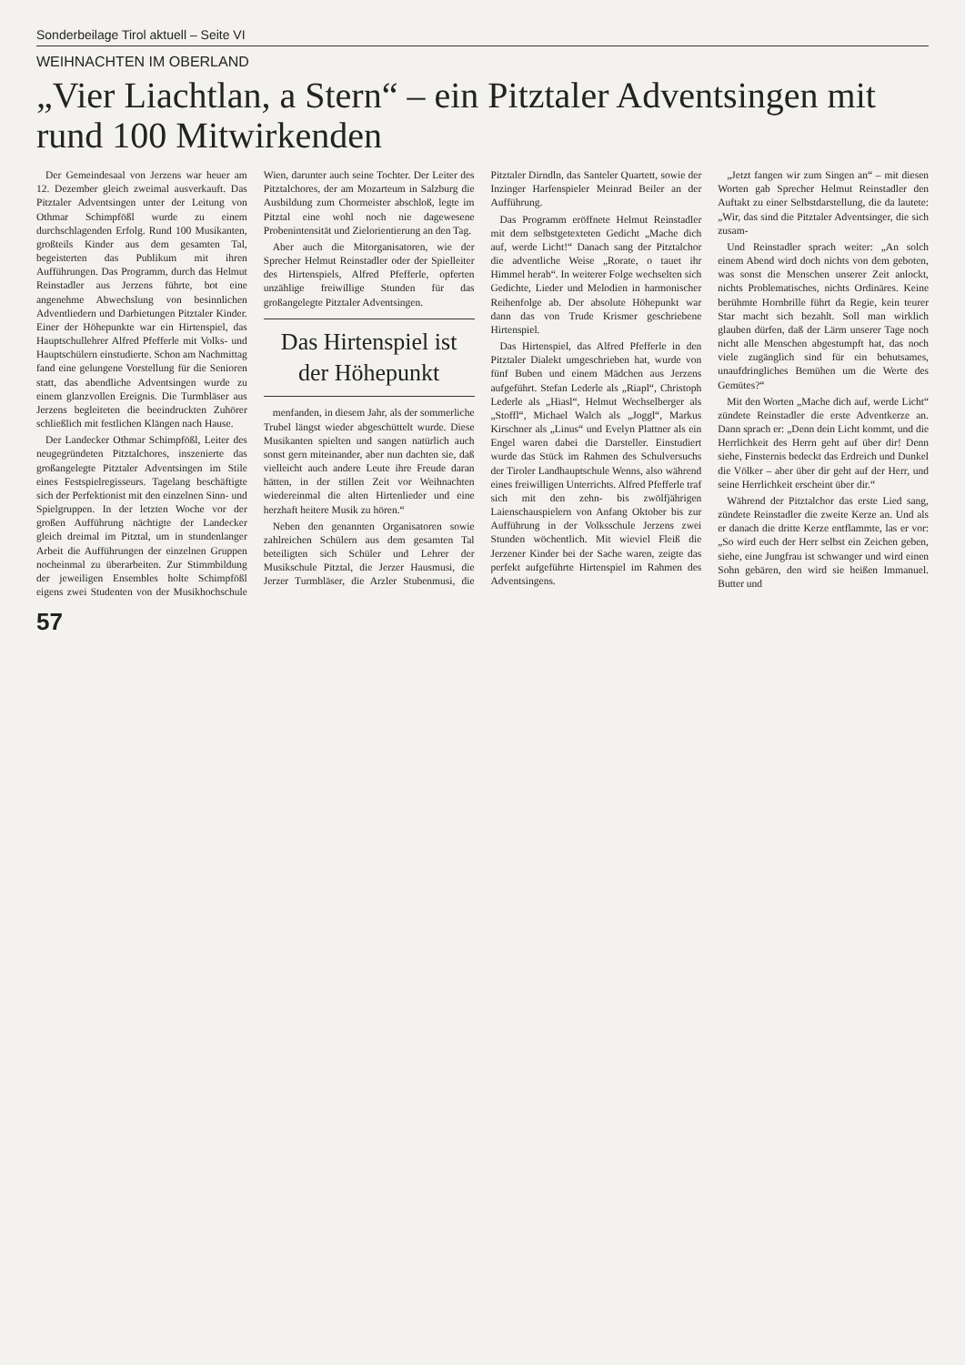Sonderbeilage Tirol aktuell – Seite VI
WEIHNACHTEN IM OBERLAND
„Vier Liachtlan, a Stern“ – ein Pitztaler Adventsingen mit rund 100 Mitwirkenden
Der Gemeindesaal von Jerzens war heuer am 12. Dezember gleich zweimal ausverkauft. Das Pitztaler Adventsingen unter der Leitung von Othmar Schimpfößl wurde zu einem durchschlagenden Erfolg. Rund 100 Musikanten, großteils Kinder aus dem gesamten Tal, begeisterten das Publikum mit ihren Aufführungen. Das Programm, durch das Helmut Reinstadler aus Jerzens führte, bot eine angenehme Abwechslung von besinnlichen Adventliedern und Darbietungen Pitztaler Kinder. Einer der Höhepunkte war ein Hirtenspiel, das Hauptschullehrer Alfred Pfefferle mit Volks- und Hauptschülern einstudierte. Schon am Nachmittag fand eine gelungene Vorstellung für die Senioren statt, das abendliche Adventsingen wurde zu einem glanzvollen Ereignis. Die Turmbläser aus Jerzens begleiteten die beeindruckten Zuhörer schließlich mit festlichen Klängen nach Hause.
Der Landecker Othmar Schimpfößl, Leiter des neugegründeten Pitztalchores, inszenierte das großangelegte Pitztaler Adventsingen im Stile eines Festspielregisseurs. Tagelang beschäftigte sich der Perfektionist mit den einzelnen Sinn- und Spielgruppen. In der letzten Woche vor der großen Aufführung nächtigte der Landecker gleich dreimal im Pitztal, um in stundenlanger Arbeit die Aufführungen der einzelnen Gruppen nocheinmal zu überarbeiten. Zur Stimmbildung der jeweiligen Ensembles holte Schimpfößl eigens zwei Studenten von der Musikhochschule Wien, darunter auch seine Tochter. Der Leiter des Pitztalchores, der am Mozarteum in Salzburg die Ausbildung zum Chormeister abschloß, legte im Pitztal eine wohl noch nie dagewesene Probenintensität und Zielorientierung an den Tag.
Aber auch die Mitorganisatoren, wie der Sprecher Helmut Reinstadler oder der Spielleiter des Hirtenspiels, Alfred Pfefferle, opferten unzählige freiwillige Stunden für das großangelegte Pitztaler Adventsingen.
Das Hirtenspiel ist der Höhepunkt
menfanden, in diesem Jahr, als der sommerliche Trubel längst wieder abgeschüttelt wurde. Diese Musikanten spielten und sangen natürlich auch sonst gern miteinander, aber nun dachten sie, daß vielleicht auch andere Leute ihre Freude daran hätten, in der stillen Zeit vor Weihnachten wiedereinmal die alten Hirtenlieder und eine herzhaft heitere Musik zu hören.“
Neben den genannten Organisatoren sowie zahlreichen Schülern aus dem gesamten Tal beteiligten sich Schüler und Lehrer der Musikschule Pitztal, die Jerzer Hausmusi, die Jerzer Turmbläser, die Arzler Stubenmusi, die Pitztaler Dirndln, das Santeler Quartett, sowie der Inzinger Harfenspieler Meinrad Beiler an der Aufführung.
Das Programm eröffnete Helmut Reinstadler mit dem selbstgetexteten Gedicht „Mache dich auf, werde Licht!“ Danach sang der Pitztalchor die adventliche Weise „Rorate, o tauet ihr Himmel herab“. In weiterer Folge wechselten sich Gedichte, Lieder und Melodien in harmonischer Reihenfolge ab. Der absolute Höhepunkt war dann das von Trude Krismer geschriebene Hirtenspiel.
Das Hirtenspiel, das Alfred Pfefferle in den Pitztaler Dialekt umgeschrieben hat, wurde von fünf Buben und einem Mädchen aus Jerzens aufgeführt. Stefan Lederle als „Riapl“, Christoph Lederle als „Hiasl“, Helmut Wechselberger als „Stoffl“, Michael Walch als „Joggl“, Markus Kirschner als „Linus“ und Evelyn Plattner als ein Engel waren dabei die Darsteller. Einstudiert wurde das Stück im Rahmen des Schulversuchs der Tiroler Landhauptschule Wenns, also während eines freiwilligen Unterrichts. Alfred Pfefferle traf sich mit den zehn- bis zwölfjährigen Laienschauspielern von Anfang Oktober bis zur Aufführung in der Volksschule Jerzens zwei Stunden wöchentlich. Mit wieviel Fleiß die Jerzener Kinder bei der Sache waren, zeigte das perfekt aufgeführte Hirtenspiel im Rahmen des Adventsingens.
„Jetzt fangen wir zum Singen an“ – mit diesen Worten gab Sprecher Helmut Reinstadler den Auftakt zu einer Selbstdarstellung, die da lautete: „Wir, das sind die Pitztaler Adventsinger, die sich zusam-
Und Reinstadler sprach weiter: „An solch einem Abend wird doch nichts von dem geboten, was sonst die Menschen unserer Zeit anlockt, nichts Problematisches, nichts Ordinäres. Keine berühmte Hornbrille führt da Regie, kein teurer Star macht sich bezahlt. Soll man wirklich glauben dürfen, daß der Lärm unserer Tage noch nicht alle Menschen abgestumpft hat, das noch viele zugänglich sind für ein behutsames, unaufdringliches Bemühen um die Werte des Gemütes?“
Mit den Worten „Mache dich auf, werde Licht“ zündete Reinstadler die erste Adventkerze an. Dann sprach er: „Denn dein Licht kommt, und die Herrlichkeit des Herrn geht auf über dir! Denn siehe, Finsternis bedeckt das Erdreich und Dunkel die Völker – aber über dir geht auf der Herr, und seine Herrlichkeit erscheint über dir.“
Während der Pitztalchor das erste Lied sang, zündete Reinstadler die zweite Kerze an. Und als er danach die dritte Kerze entflammte, las er vor: „So wird euch der Herr selbst ein Zeichen geben, siehe, eine Jungfrau ist schwanger und wird einen Sohn gebären, den wird sie heißen Immanuel. Butter und
57